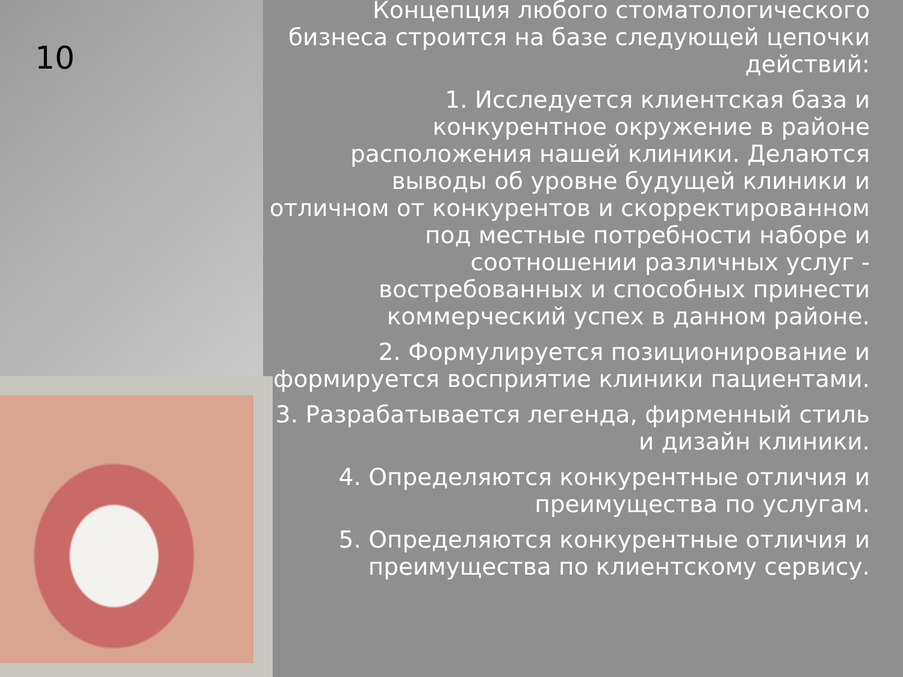10
Концепция любого стоматологического бизнеса строится на базе следующей цепочки действий:
1. Исследуется клиентская база и конкурентное окружение в районе расположения нашей клиники. Делаются выводы об уровне будущей клиники и отличном от конкурентов и скорректированном под местные потребности наборе и соотношении различных услуг - востребованных и способных принести коммерческий успех в данном районе.
2. Формулируется позиционирование и формируется восприятие клиники пациентами.
3. Разрабатывается легенда, фирменный стиль и дизайн клиники.
4. Определяются конкурентные отличия и преимущества по услугам.
5. Определяются конкурентные отличия и преимущества по клиентскому сервису.